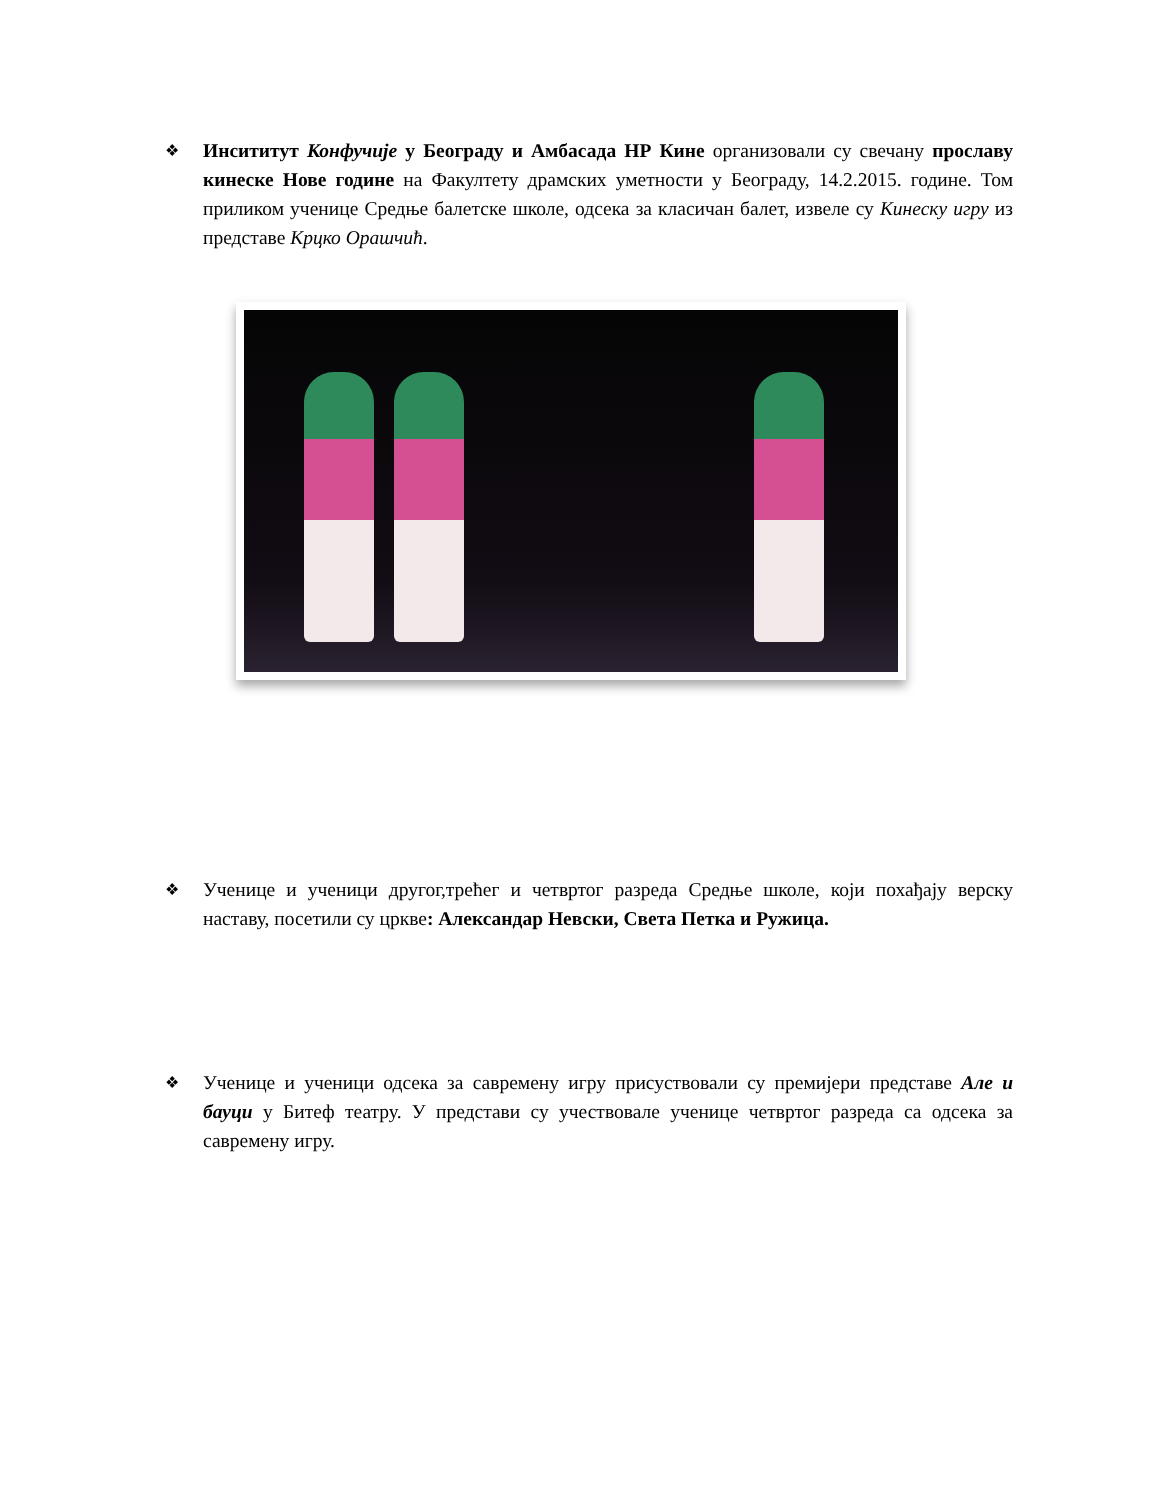❖ Инсититут Конфучије у Београду и Амбасада НР Кине организовали су свечану прославу кинеске Нове године на Факултету драмских уметности у Београду, 14.2.2015. године. Том приликом ученице Средње балетске школе, одсека за класичан балет, извеле су Кинеску игру из представе Крцко Орашчић.
❖ Ученице и ученици другог,трећег и четвртог разреда Средње школе, који похађају верску наставу, посетили су цркве: Александар Невски, Света Петка и Ружица.
❖ Ученице и ученици одсека за савремену игру присуствовали су премијери представе Але и бауци у Битеф театру. У представи су учествовале ученице четвртог разреда са одсека за савремену игру.